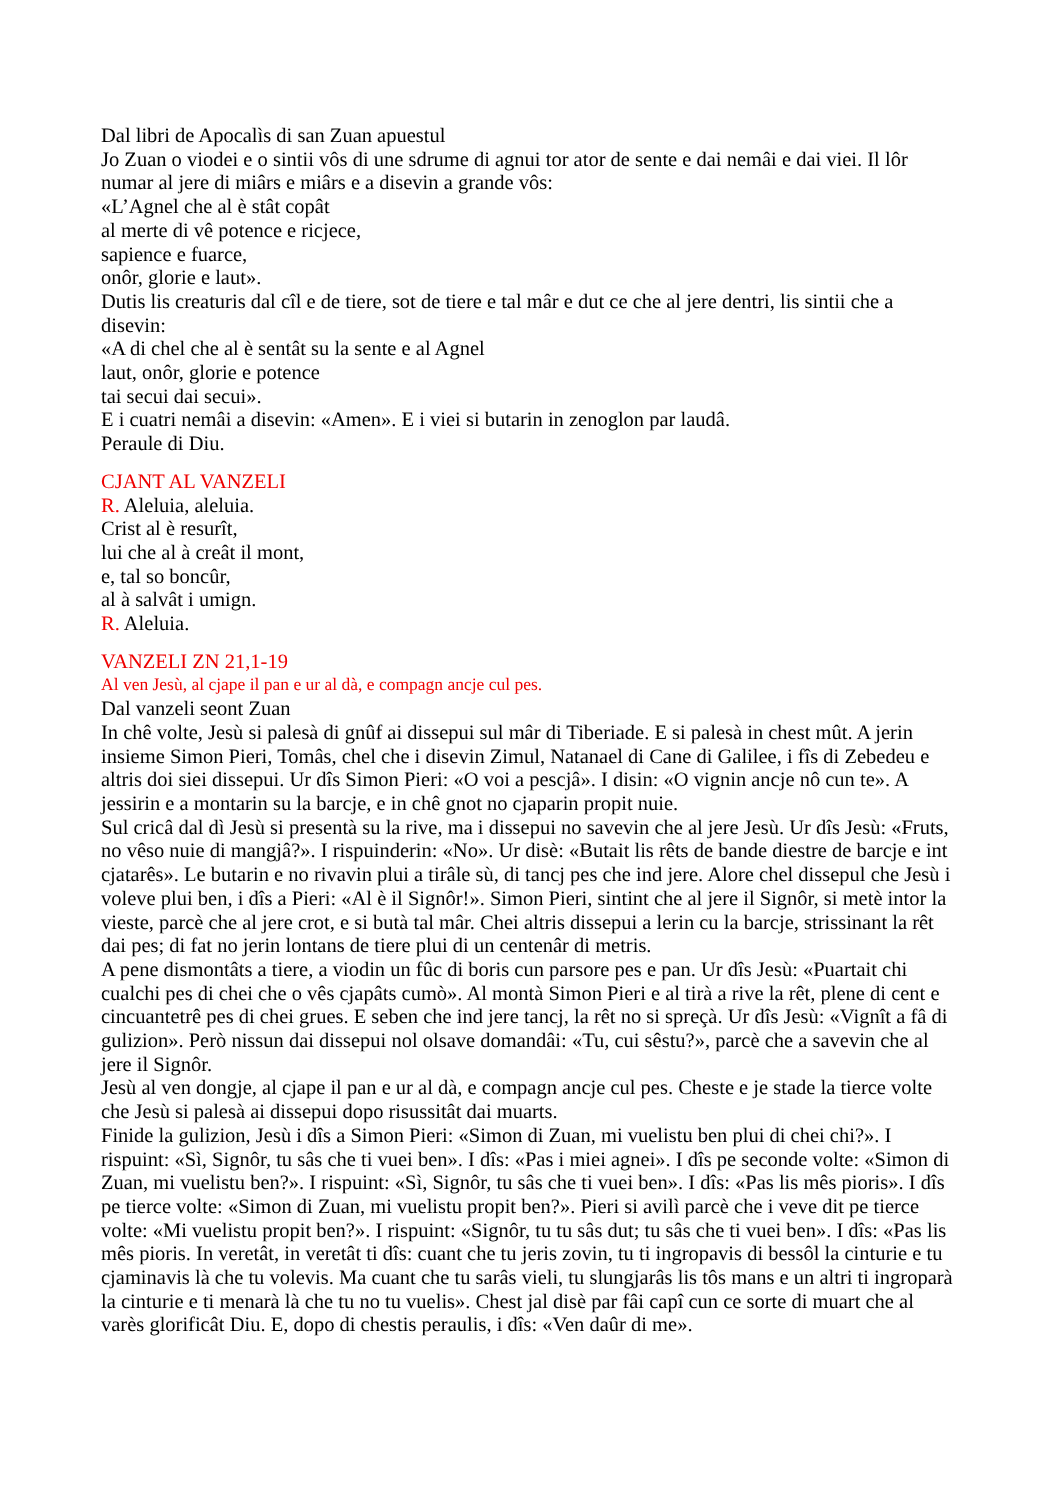Dal libri de Apocalìs di san Zuan apuestul
Jo Zuan o viodei e o sintii vôs di une sdrume di agnui tor ator de sente e dai nemâi e dai viei. Il lôr numar al jere di miârs e miârs e a disevin a grande vôs:
«L’Agnel che al è stât copât
al merte di vê potence e ricjece,
sapience e fuarce,
onôr, glorie e laut».
Dutis lis creaturis dal cîl e de tiere, sot de tiere e tal mâr e dut ce che al jere dentri, lis sintii che a disevin:
«A di chel che al è sentât su la sente e al Agnel
laut, onôr, glorie e potence
tai secui dai secui».
E i cuatri nemâi a disevin: «Amen». E i viei si butarin in zenoglon par laudâ.
Peraule di Diu.
CJANT AL VANZELI
R. Aleluia, aleluia.
Crist al è resurît,
lui che al à creât il mont,
e, tal so boncûr,
al à salvât i umign.
R. Aleluia.
VANZELI ZN 21,1-19
Al ven Jesù, al cjape il pan e ur al dà, e compagn ancje cul pes.
Dal vanzeli seont Zuan
In chê volte, Jesù si palesà di gnûf ai dissepui sul mâr di Tiberiade. E si palesà in chest mût. A jerin insieme Simon Pieri, Tomâs, chel che i disevin Zimul, Natanael di Cane di Galilee, i fîs di Zebedeu e altris doi siei dissepui. Ur dîs Simon Pieri: «O voi a pescjâ». I disin: «O vignin ancje nô cun te». A jessirin e a montarin su la barcje, e in chê gnot no cjaparin propit nuie.
Sul cricâ dal dì Jesù si presentà su la rive, ma i dissepui no savevin che al jere Jesù. Ur dîs Jesù: «Fruts, no vêso nuie di mangjâ?». I rispuinderin: «No». Ur disè: «Butait lis rêts de bande diestre de barcje e int cjatarês». Le butarin e no rivavin plui a tirâle sù, di tancj pes che ind jere. Alore chel dissepul che Jesù i voleve plui ben, i dîs a Pieri: «Al è il Signôr!». Simon Pieri, sintint che al jere il Signôr, si metè intor la vieste, parcè che al jere crot, e si butà tal mâr. Chei altris dissepui a lerin cu la barcje, strissinant la rêt dai pes; di fat no jerin lontans de tiere plui di un centenâr di metris.
A pene dismontâts a tiere, a viodin un fûc di boris cun parsore pes e pan. Ur dîs Jesù: «Puartait chi cualchi pes di chei che o vês cjapâts cumò». Al montà Simon Pieri e al tirà a rive la rêt, plene di cent e cincuantetrê pes di chei grues. E seben che ind jere tancj, la rêt no si spreçà. Ur dîs Jesù: «Vignît a fâ di gulizion». Però nissun dai dissepui nol olsave domandâi: «Tu, cui sêstu?», parcè che a savevin che al jere il Signôr.
Jesù al ven dongje, al cjape il pan e ur al dà, e compagn ancje cul pes. Cheste e je stade la tierce volte che Jesù si palesà ai dissepui dopo risussitât dai muarts.
Finide la gulizion, Jesù i dîs a Simon Pieri: «Simon di Zuan, mi vuelistu ben plui di chei chi?». I rispuint: «Sì, Signôr, tu sâs che ti vuei ben». I dîs: «Pas i miei agnei». I dîs pe seconde volte: «Simon di Zuan, mi vuelistu ben?». I rispuint: «Sì, Signôr, tu sâs che ti vuei ben». I dîs: «Pas lis mês pioris». I dîs pe tierce volte: «Simon di Zuan, mi vuelistu propit ben?». Pieri si avilì parcè che i veve dit pe tierce volte: «Mi vuelistu propit ben?». I rispuint: «Signôr, tu tu sâs dut; tu sâs che ti vuei ben». I dîs: «Pas lis mês pioris. In veretât, in veretât ti dîs: cuant che tu jeris zovin, tu ti ingropavis di bessôl la cinturie e tu cjaminavis là che tu volevis. Ma cuant che tu sarâs vieli, tu slungjarâs lis tôs mans e un altri ti ingroparà la cinturie e ti menarà là che tu no tu vuelis». Chest jal disè par fâi capî cun ce sorte di muart che al varès glorificât Diu. E, dopo di chestis peraulis, i dîs: «Ven daûr di me».